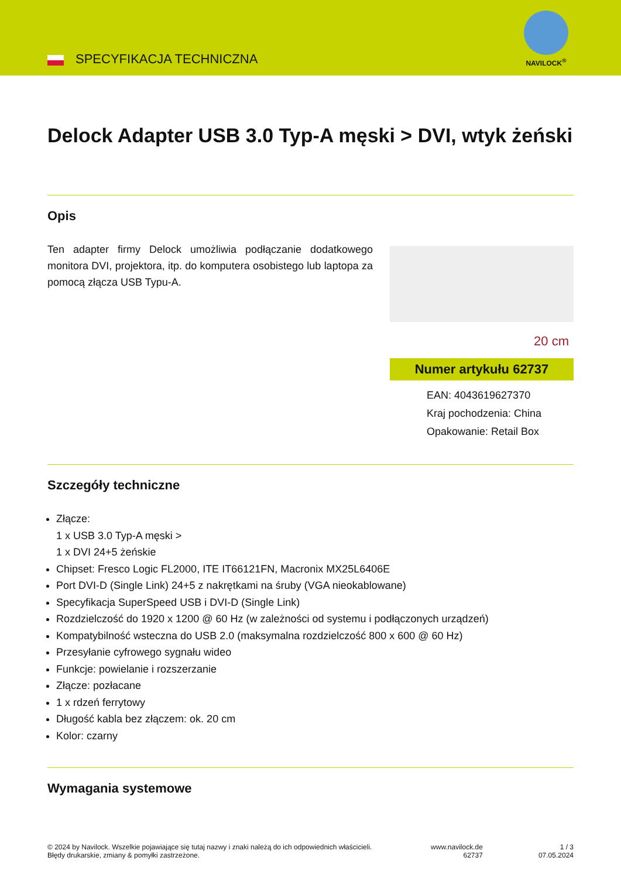SPECYFIKACJA TECHNICZNA
NAVILOCK<sup>®</sup>
Delock Adapter USB 3.0 Typ-A męski > DVI, wtyk żeński
Opis
Ten adapter firmy Delock umożliwia podłączanie dodatkowego monitora DVI, projektora, itp. do komputera osobistego lub laptopa za pomocą złącza USB Typu-A.
20 cm
Numer artykułu 62737
EAN: 4043619627370
Kraj pochodzenia: China
Opakowanie: Retail Box
Szczegóły techniczne
Złącze:
1 x USB 3.0 Typ-A męski >
1 x DVI 24+5 żeńskie
Chipset: Fresco Logic FL2000, ITE IT66121FN, Macronix MX25L6406E
Port DVI-D (Single Link) 24+5 z nakrętkami na śruby (VGA nieokablowane)
Specyfikacja SuperSpeed USB i DVI-D (Single Link)
Rozdzielczość do 1920 x 1200 @ 60 Hz (w zależności od systemu i podłączonych urządzeń)
Kompatybilność wsteczna do USB 2.0 (maksymalna rozdzielczość 800 x 600 @ 60 Hz)
Przesyłanie cyfrowego sygnału wideo
Funkcje: powielanie i rozszerzanie
Złącze: pozłacane
1 x rdzeń ferrytowy
Długość kabla bez złączem: ok. 20 cm
Kolor: czarny
Wymagania systemowe
© 2024 by Navilock. Wszelkie pojawiające się tutaj nazwy i znaki należą do ich odpowiednich właścicieli. Błędy drukarskie, zmiany & pomyłki zastrzeżone.
www.navilock.de
62737
1 / 3
07.05.2024